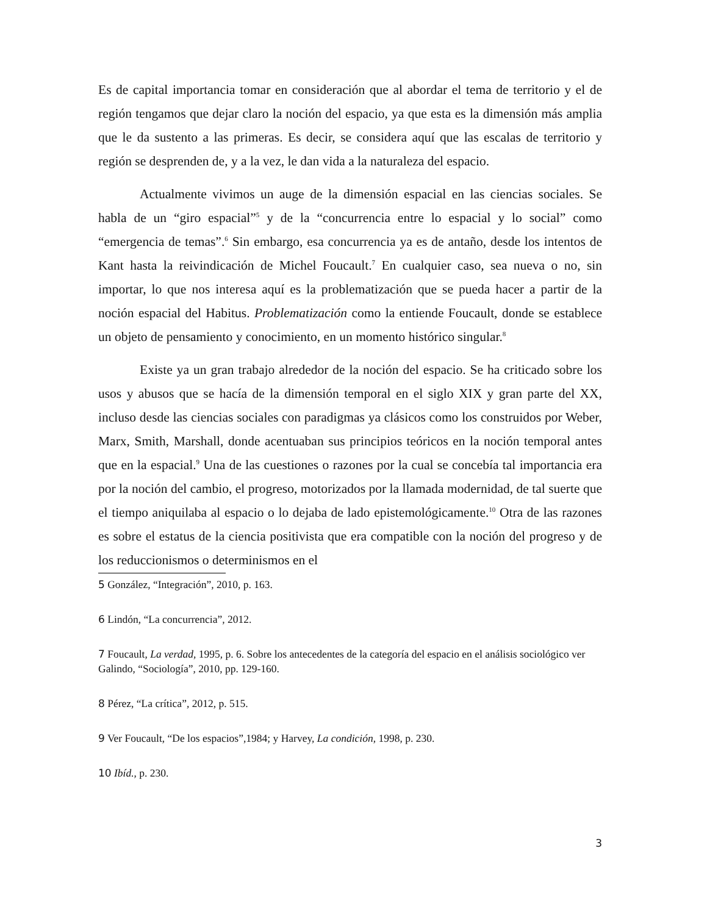Es de capital importancia tomar en consideración que al abordar el tema de territorio y el de región tengamos que dejar claro la noción del espacio, ya que esta es la dimensión más amplia que le da sustento a las primeras. Es decir, se considera aquí que las escalas de territorio y región se desprenden de, y a la vez, le dan vida a la naturaleza del espacio.
Actualmente vivimos un auge de la dimensión espacial en las ciencias sociales. Se habla de un “giro espacial”<sup>5</sup> y de la “concurrencia entre lo espacial y lo social” como “emergencia de temas”.<sup>6</sup> Sin embargo, esa concurrencia ya es de antaño, desde los intentos de Kant hasta la reivindicación de Michel Foucault.<sup>7</sup> En cualquier caso, sea nueva o no, sin importar, lo que nos interesa aquí es la problematización que se pueda hacer a partir de la noción espacial del Habitus. Problematización como la entiende Foucault, donde se establece un objeto de pensamiento y conocimiento, en un momento histórico singular.<sup>8</sup>
Existe ya un gran trabajo alrededor de la noción del espacio. Se ha criticado sobre los usos y abusos que se hacía de la dimensión temporal en el siglo XIX y gran parte del XX, incluso desde las ciencias sociales con paradigmas ya clásicos como los construidos por Weber, Marx, Smith, Marshall, donde acentuaban sus principios teóricos en la noción temporal antes que en la espacial.<sup>9</sup> Una de las cuestiones o razones por la cual se concebía tal importancia era por la noción del cambio, el progreso, motorizados por la llamada modernidad, de tal suerte que el tiempo aniquilaba al espacio o lo dejaba de lado epistemológicamente.<sup>10</sup> Otra de las razones es sobre el estatus de la ciencia positivista que era compatible con la noción del progreso y de los reduccionismos o determinismos en el
5 González, “Integración”, 2010, p. 163.
6 Lindón, “La concurrencia”, 2012.
7 Foucault, La verdad, 1995, p. 6. Sobre los antecedentes de la categoría del espacio en el análisis sociológico ver Galindo, “Sociología”, 2010, pp. 129-160.
8 Pérez, “La crítica”, 2012, p. 515.
9 Ver Foucault, “De los espacios”,1984; y Harvey, La condición, 1998, p. 230.
10 Ibíd., p. 230.
3